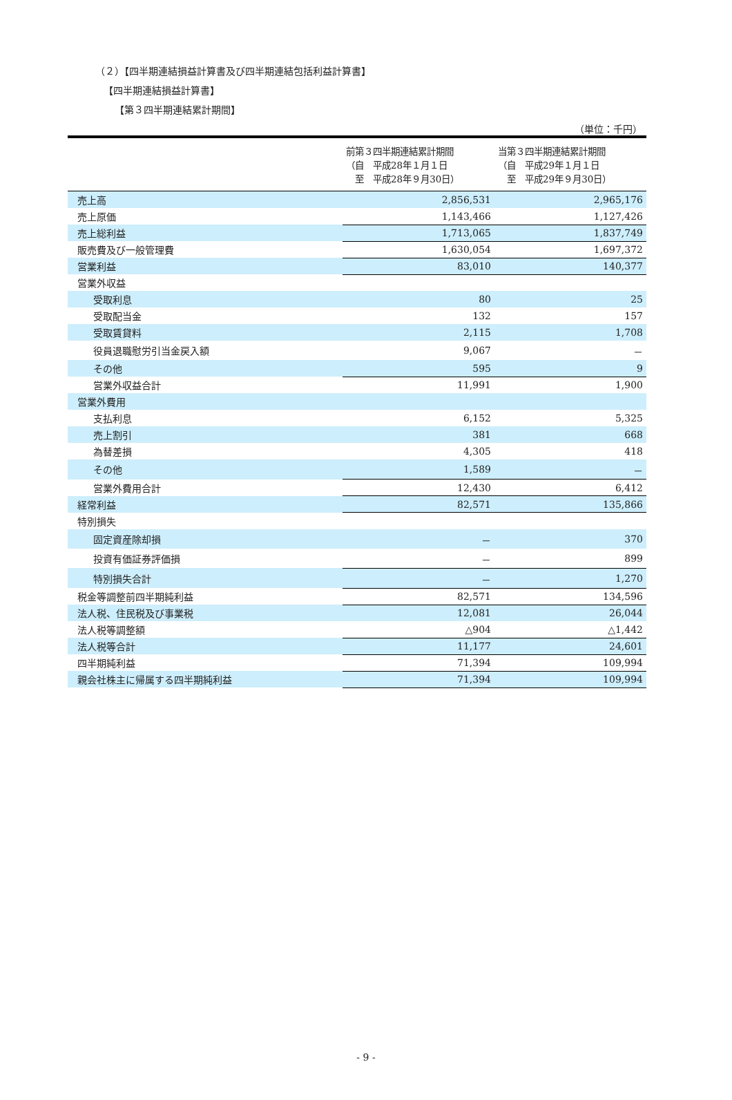（２）【四半期連結損益計算書及び四半期連結包括利益計算書】
【四半期連結損益計算書】
【第３四半期連結累計期間】
（単位：千円）
| | 前第３四半期連結累計期間 （自 平成28年１月１日 至 平成28年９月30日） | 当第３四半期連結累計期間 （自 平成29年１月１日 至 平成29年９月30日） |
| --- | --- | --- |
| 売上高 | 2,856,531 | 2,965,176 |
| 売上原価 | 1,143,466 | 1,127,426 |
| 売上総利益 | 1,713,065 | 1,837,749 |
| 販売費及び一般管理費 | 1,630,054 | 1,697,372 |
| 営業利益 | 83,010 | 140,377 |
| 営業外収益 | | |
| 受取利息 | 80 | 25 |
| 受取配当金 | 132 | 157 |
| 受取賃貸料 | 2,115 | 1,708 |
| 役員退職慰労引当金戻入額 | 9,067 | － |
| その他 | 595 | 9 |
| 営業外収益合計 | 11,991 | 1,900 |
| 営業外費用 | | |
| 支払利息 | 6,152 | 5,325 |
| 売上割引 | 381 | 668 |
| 為替差損 | 4,305 | 418 |
| その他 | 1,589 | － |
| 営業外費用合計 | 12,430 | 6,412 |
| 経常利益 | 82,571 | 135,866 |
| 特別損失 | | |
| 固定資産除却損 | － | 370 |
| 投資有価証券評価損 | － | 899 |
| 特別損失合計 | － | 1,270 |
| 税金等調整前四半期純利益 | 82,571 | 134,596 |
| 法人税、住民税及び事業税 | 12,081 | 26,044 |
| 法人税等調整額 | △904 | △1,442 |
| 法人税等合計 | 11,177 | 24,601 |
| 四半期純利益 | 71,394 | 109,994 |
| 親会社株主に帰属する四半期純利益 | 71,394 | 109,994 |
- 9 -